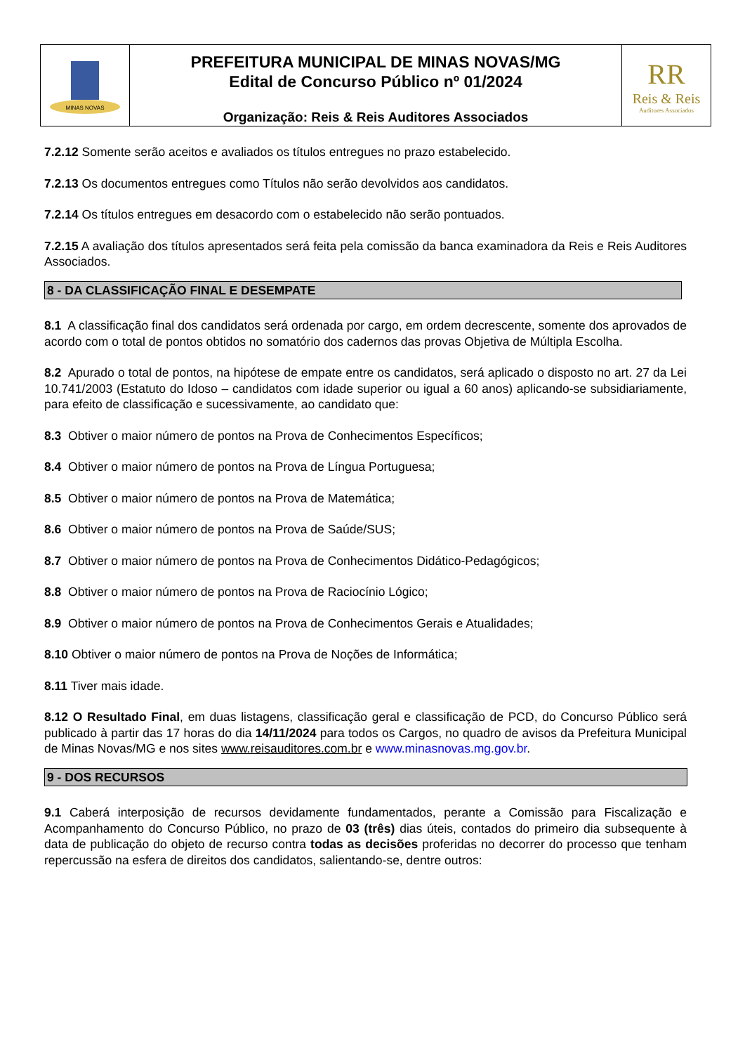MINAS NOVAS
PREFEITURA MUNICIPAL DE MINAS NOVAS/MG
Edital de Concurso Público nº 01/2024
Organização: Reis & Reis Auditores Associados
RR
Reis & Reis
Auditores Associados
7.2.12 Somente serão aceitos e avaliados os títulos entregues no prazo estabelecido.
7.2.13 Os documentos entregues como Títulos não serão devolvidos aos candidatos.
7.2.14 Os títulos entregues em desacordo com o estabelecido não serão pontuados.
7.2.15 A avaliação dos títulos apresentados será feita pela comissão da banca examinadora da Reis e Reis Auditores Associados.
8 - DA CLASSIFICAÇÃO FINAL E DESEMPATE
8.1 A classificação final dos candidatos será ordenada por cargo, em ordem decrescente, somente dos aprovados de acordo com o total de pontos obtidos no somatório dos cadernos das provas Objetiva de Múltipla Escolha.
8.2 Apurado o total de pontos, na hipótese de empate entre os candidatos, será aplicado o disposto no art. 27 da Lei 10.741/2003 (Estatuto do Idoso – candidatos com idade superior ou igual a 60 anos) aplicando-se subsidiariamente, para efeito de classificação e sucessivamente, ao candidato que:
8.3 Obtiver o maior número de pontos na Prova de Conhecimentos Específicos;
8.4 Obtiver o maior número de pontos na Prova de Língua Portuguesa;
8.5 Obtiver o maior número de pontos na Prova de Matemática;
8.6 Obtiver o maior número de pontos na Prova de Saúde/SUS;
8.7 Obtiver o maior número de pontos na Prova de Conhecimentos Didático-Pedagógicos;
8.8 Obtiver o maior número de pontos na Prova de Raciocínio Lógico;
8.9 Obtiver o maior número de pontos na Prova de Conhecimentos Gerais e Atualidades;
8.10 Obtiver o maior número de pontos na Prova de Noções de Informática;
8.11 Tiver mais idade.
8.12 O Resultado Final, em duas listagens, classificação geral e classificação de PCD, do Concurso Público será publicado à partir das 17 horas do dia 14/11/2024 para todos os Cargos, no quadro de avisos da Prefeitura Municipal de Minas Novas/MG e nos sites www.reisauditores.com.br e www.minasnovas.mg.gov.br.
9 - DOS RECURSOS
9.1 Caberá interposição de recursos devidamente fundamentados, perante a Comissão para Fiscalização e Acompanhamento do Concurso Público, no prazo de 03 (três) dias úteis, contados do primeiro dia subsequente à data de publicação do objeto de recurso contra todas as decisões proferidas no decorrer do processo que tenham repercussão na esfera de direitos dos candidatos, salientando-se, dentre outros: